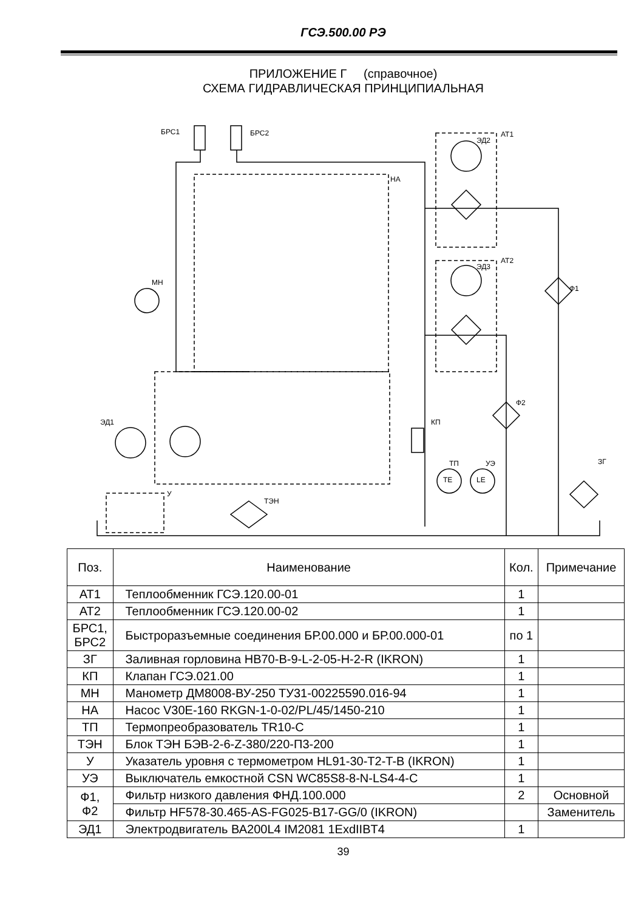ГСЭ.500.00 РЭ
ПРИЛОЖЕНИЕ Г (справочное)
СХЕМА ГИДРАВЛИЧЕСКАЯ ПРИНЦИПИАЛЬНАЯ
БРС1
БРС2
АТ1
ЭД2
НА
АТ2
ЭД3
МН
Ф1
Ф2
ЭД1
КП
ТП
УЭ
TE
LE
ЗГ
ТЭН
У
| Поз. | Наименование | Кол. | Примечание |
| АТ1 | Теплообменник ГСЭ.120.00-01 | 1 | |
| АТ2 | Теплообменник ГСЭ.120.00-02 | 1 | |
| БРС1, БРС2 | Быстроразъемные соединения БР.00.000 и БР.00.000-01 | по 1 | |
| ЗГ | Заливная горловина HB70-B-9-L-2-05-H-2-R (IKRON) | 1 | |
| КП | Клапан ГСЭ.021.00 | 1 | |
| МН | Манометр ДМ8008-ВУ-250 ТУ31-00225590.016-94 | 1 | |
| НА | Насос V30E-160 RKGN-1-0-02/PL/45/1450-210 | 1 | |
| ТП | Термопреобразователь TR10-C | 1 | |
| ТЭН | Блок ТЭН БЭВ-2-6-Z-380/220-П3-200 | 1 | |
| У | Указатель уровня с термометром HL91-30-T2-T-B (IKRON) | 1 | |
| УЭ | Выключатель емкостной CSN WC85S8-8-N-LS4-4-C | 1 | |
| Ф1, Ф2 | Фильтр низкого давления ФНД.100.000 | 2 | Основной |
| | Фильтр HF578-30.465-AS-FG025-B17-GG/0 (IKRON) | | Заменитель |
| ЭД1 | Электродвигатель ВА200L4 IM2081 1ExdIIBT4 | 1 | |
39